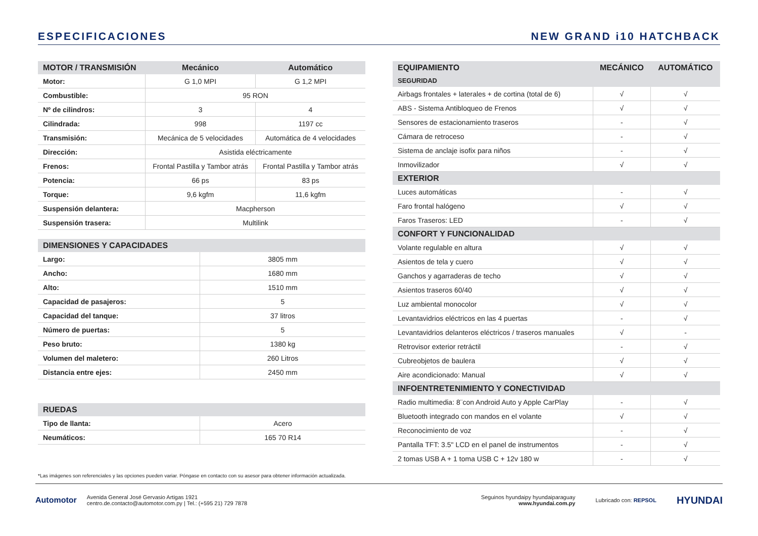ESPECIFICACIONES NEW GRAND i10 HATCHBACK
| MOTOR / TRANSMISIÓN | Mecánico | Automático |
| --- | --- | --- |
| Motor: | G 1,0 MPI | G 1,2 MPI |
| Combustible: | 95 RON | |
| Nº de cilindros: | 3 | 4 |
| Cilindrada: | 998 | 1197 cc |
| Transmisión: | Mecánica de 5 velocidades | Automática de 4 velocidades |
| Dirección: | Asistida eléctricamente | |
| Frenos: | Frontal Pastilla y Tambor atrás | Frontal Pastilla y Tambor atrás |
| Potencia: | 66 ps | 83 ps |
| Torque: | 9,6 kgfm | 11,6 kgfm |
| Suspensión delantera: | Macpherson | |
| Suspensión trasera: | Multilink | |
| DIMENSIONES Y CAPACIDADES | |
| --- | --- |
| Largo: | 3805 mm |
| Ancho: | 1680 mm |
| Alto: | 1510 mm |
| Capacidad de pasajeros: | 5 |
| Capacidad del tanque: | 37 litros |
| Número de puertas: | 5 |
| Peso bruto: | 1380 kg |
| Volumen del maletero: | 260 Litros |
| Distancia entre ejes: | 2450 mm |
| RUEDAS | |
| --- | --- |
| Tipo de llanta: | Acero |
| Neumáticos: | 165 70 R14 |
| EQUIPAMIENTO | MECÁNICO | AUTOMÁTICO |
| --- | --- | --- |
| SEGURIDAD | | |
| Airbags frontales + laterales + de cortina (total de 6) | √ | √ |
| ABS - Sistema Antibloqueo de Frenos | √ | √ |
| Sensores de estacionamiento traseros | - | √ |
| Cámara de retroceso | - | √ |
| Sistema de anclaje isofix para niños | - | √ |
| Inmovilizador | √ | √ |
| EXTERIOR | | |
| Luces automáticas | - | √ |
| Faro frontal halógeno | √ | √ |
| Faros Traseros: LED | - | √ |
| CONFORT Y FUNCIONALIDAD | | |
| Volante regulable en altura | √ | √ |
| Asientos de tela y cuero | √ | √ |
| Ganchos y agarraderas de techo | √ | √ |
| Asientos traseros 60/40 | √ | √ |
| Luz ambiental monocolor | √ | √ |
| Levantavidrios eléctricos en las 4 puertas | - | √ |
| Levantavidrios delanteros eléctricos / traseros manuales | √ | - |
| Retrovisor exterior retráctil | - | √ |
| Cubreobjetos de baulera | √ | √ |
| Aire acondicionado: Manual | √ | √ |
| INFOENTRETENIMIENTO Y CONECTIVIDAD | | |
| Radio multimedia: 8¨con Android Auto y Apple CarPlay | - | √ |
| Bluetooth integrado con mandos en el volante | √ | √ |
| Reconocimiento de voz | - | √ |
| Pantalla TFT: 3.5" LCD en el panel de instrumentos | - | √ |
| 2 tomas USB A + 1 toma USB C + 12v 180 w | - | √ |
*Las imágenes son referenciales y las opciones pueden variar. Póngase en contacto con su asesor para obtener información actualizada.
Automotor
Avenida General José Gervasio Artigas 1921
centro.de.contacto@automotor.com.py | Tel.: (+595 21) 729 7878
Seguinos hyundaipy hyundaiparaguay
www.hyundai.com.py
Lubricado con: REPSOL
HYUNDAI